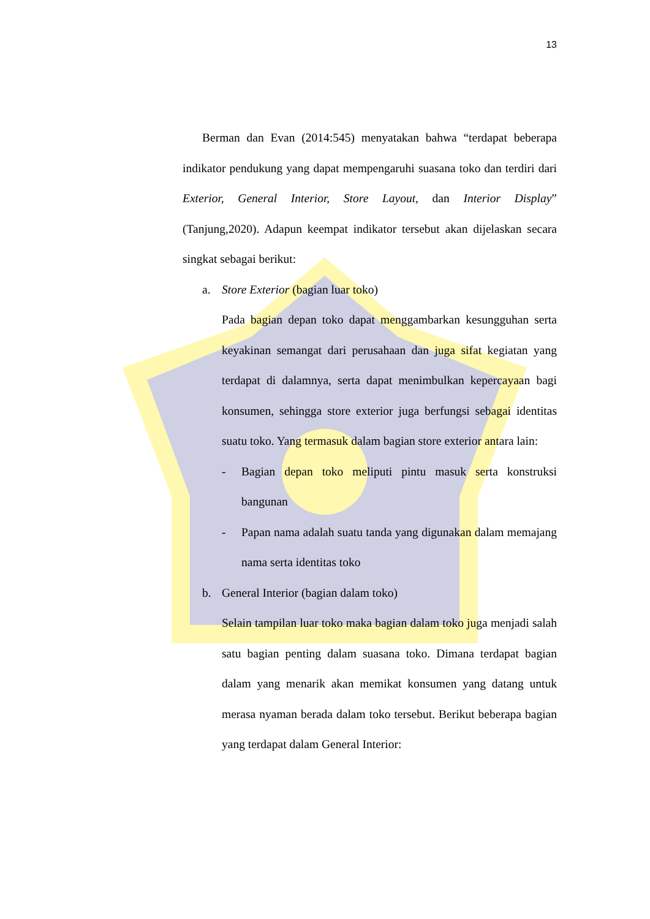13
Berman dan Evan (2014:545) menyatakan bahwa “terdapat beberapa indikator pendukung yang dapat mempengaruhi suasana toko dan terdiri dari Exterior, General Interior, Store Layout, dan Interior Display” (Tanjung,2020). Adapun keempat indikator tersebut akan dijelaskan secara singkat sebagai berikut:
a. Store Exterior (bagian luar toko)
Pada bagian depan toko dapat menggambarkan kesungguhan serta keyakinan semangat dari perusahaan dan juga sifat kegiatan yang terdapat di dalamnya, serta dapat menimbulkan kepercayaan bagi konsumen, sehingga store exterior juga berfungsi sebagai identitas suatu toko. Yang termasuk dalam bagian store exterior antara lain:
- Bagian depan toko meliputi pintu masuk serta konstruksi bangunan
- Papan nama adalah suatu tanda yang digunakan dalam memajang nama serta identitas toko
b. General Interior (bagian dalam toko)
Selain tampilan luar toko maka bagian dalam toko juga menjadi salah satu bagian penting dalam suasana toko. Dimana terdapat bagian dalam yang menarik akan memikat konsumen yang datang untuk merasa nyaman berada dalam toko tersebut. Berikut beberapa bagian yang terdapat dalam General Interior: